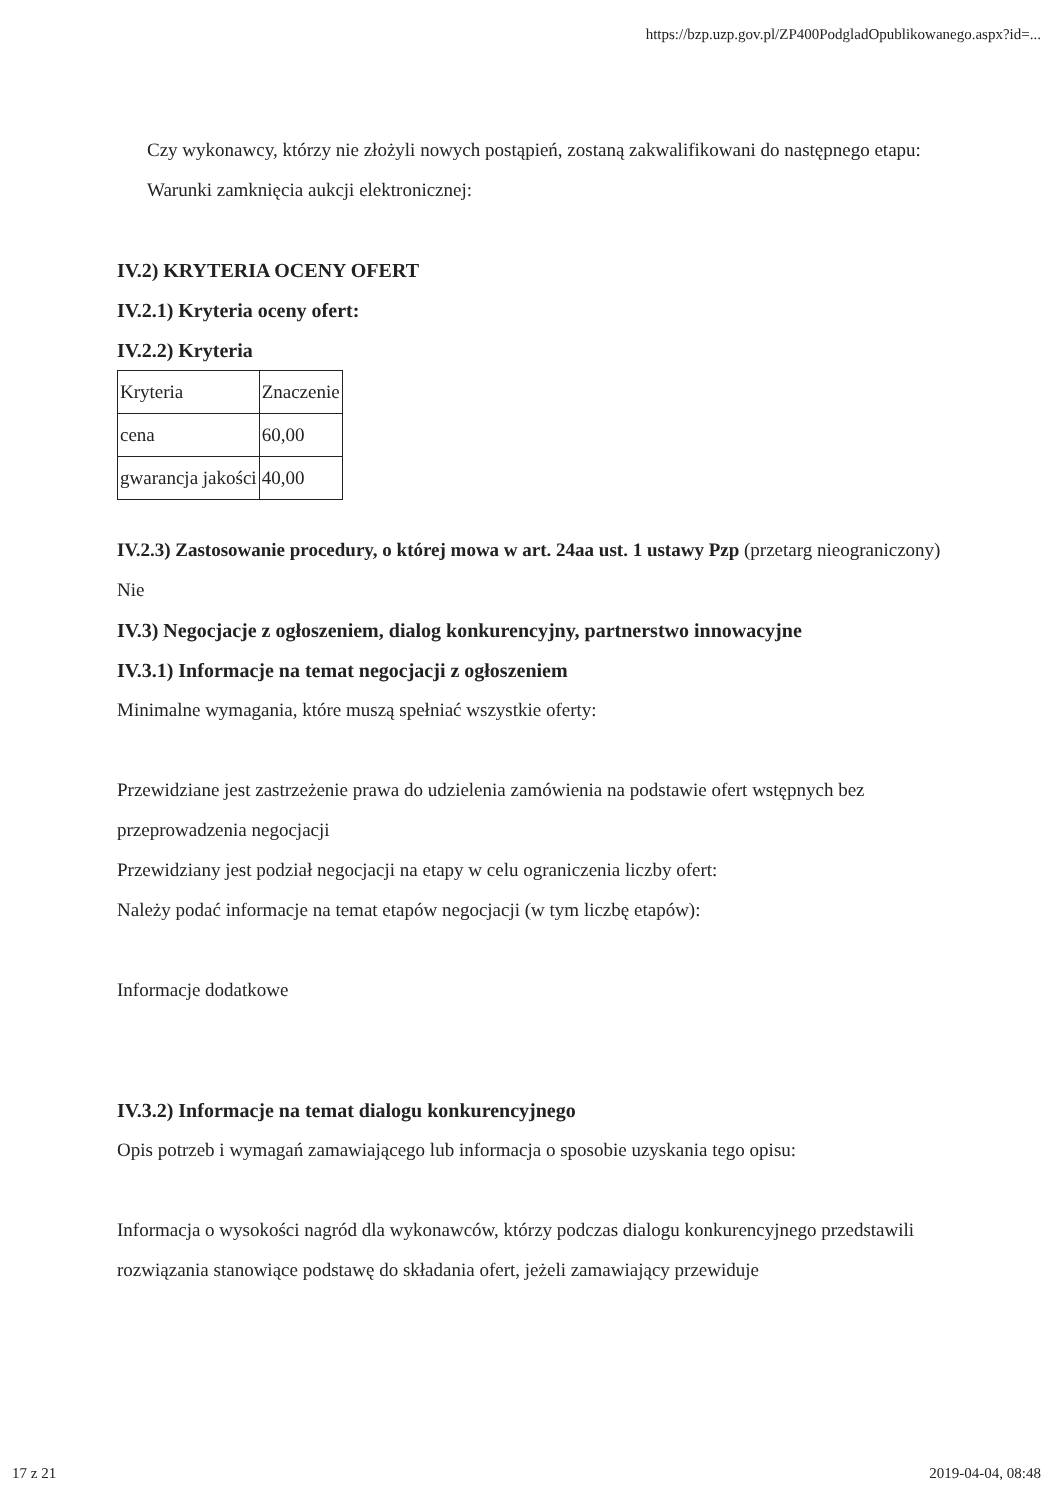https://bzp.uzp.gov.pl/ZP400PodgladOpublikowanego.aspx?id=...
Czy wykonawcy, którzy nie złożyli nowych postąpień, zostaną zakwalifikowani do następnego etapu:
Warunki zamknięcia aukcji elektronicznej:
IV.2) KRYTERIA OCENY OFERT
IV.2.1) Kryteria oceny ofert:
IV.2.2) Kryteria
| Kryteria | Znaczenie |
| cena | 60,00 |
| gwarancja jakości | 40,00 |
IV.2.3) Zastosowanie procedury, o której mowa w art. 24aa ust. 1 ustawy Pzp (przetarg nieograniczony)
Nie
IV.3) Negocjacje z ogłoszeniem, dialog konkurencyjny, partnerstwo innowacyjne
IV.3.1) Informacje na temat negocjacji z ogłoszeniem
Minimalne wymagania, które muszą spełniać wszystkie oferty:
Przewidziane jest zastrzeżenie prawa do udzielenia zamówienia na podstawie ofert wstępnych bez przeprowadzenia negocjacji
Przewidziany jest podział negocjacji na etapy w celu ograniczenia liczby ofert:
Należy podać informacje na temat etapów negocjacji (w tym liczbę etapów):
Informacje dodatkowe
IV.3.2) Informacje na temat dialogu konkurencyjnego
Opis potrzeb i wymagań zamawiającego lub informacja o sposobie uzyskania tego opisu:
Informacja o wysokości nagród dla wykonawców, którzy podczas dialogu konkurencyjnego przedstawili rozwiązania stanowiące podstawę do składania ofert, jeżeli zamawiający przewiduje
17 z 21 2019-04-04, 08:48